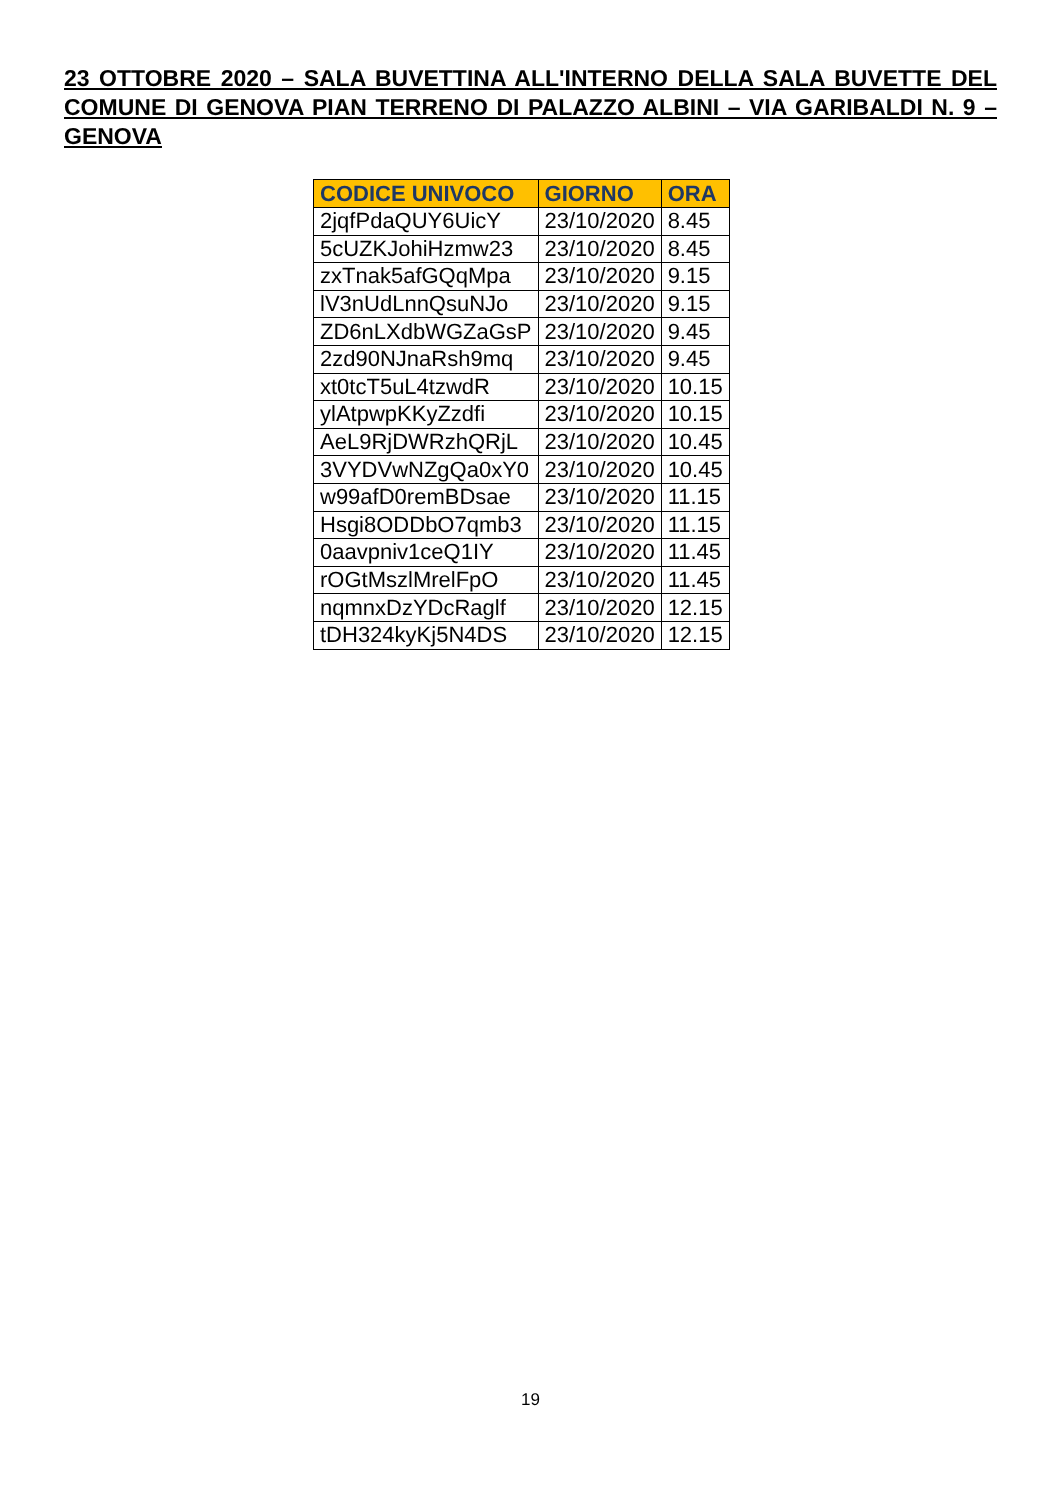23 OTTOBRE 2020 – SALA BUVETTINA ALL'INTERNO DELLA SALA BUVETTE DEL COMUNE DI GENOVA PIAN TERRENO DI PALAZZO ALBINI – VIA GARIBALDI N. 9 – GENOVA
| CODICE UNIVOCO | GIORNO | ORA |
| --- | --- | --- |
| 2jqfPdaQUY6UicY | 23/10/2020 | 8.45 |
| 5cUZKJohiHzmw23 | 23/10/2020 | 8.45 |
| zxTnak5afGQqMpa | 23/10/2020 | 9.15 |
| lV3nUdLnnQsuNJo | 23/10/2020 | 9.15 |
| ZD6nLXdbWGZaGsP | 23/10/2020 | 9.45 |
| 2zd90NJnaRsh9mq | 23/10/2020 | 9.45 |
| xt0tcT5uL4tzwdR | 23/10/2020 | 10.15 |
| ylAtpwpKKyZzdfi | 23/10/2020 | 10.15 |
| AeL9RjDWRzhQRjL | 23/10/2020 | 10.45 |
| 3VYDVwNZgQa0xY0 | 23/10/2020 | 10.45 |
| w99afD0remBDsae | 23/10/2020 | 11.15 |
| Hsgi8ODDbO7qmb3 | 23/10/2020 | 11.15 |
| 0aavpniv1ceQ1IY | 23/10/2020 | 11.45 |
| rOGtMszlMrelFpO | 23/10/2020 | 11.45 |
| nqmnxDzYDcRaglf | 23/10/2020 | 12.15 |
| tDH324kyKj5N4DS | 23/10/2020 | 12.15 |
19